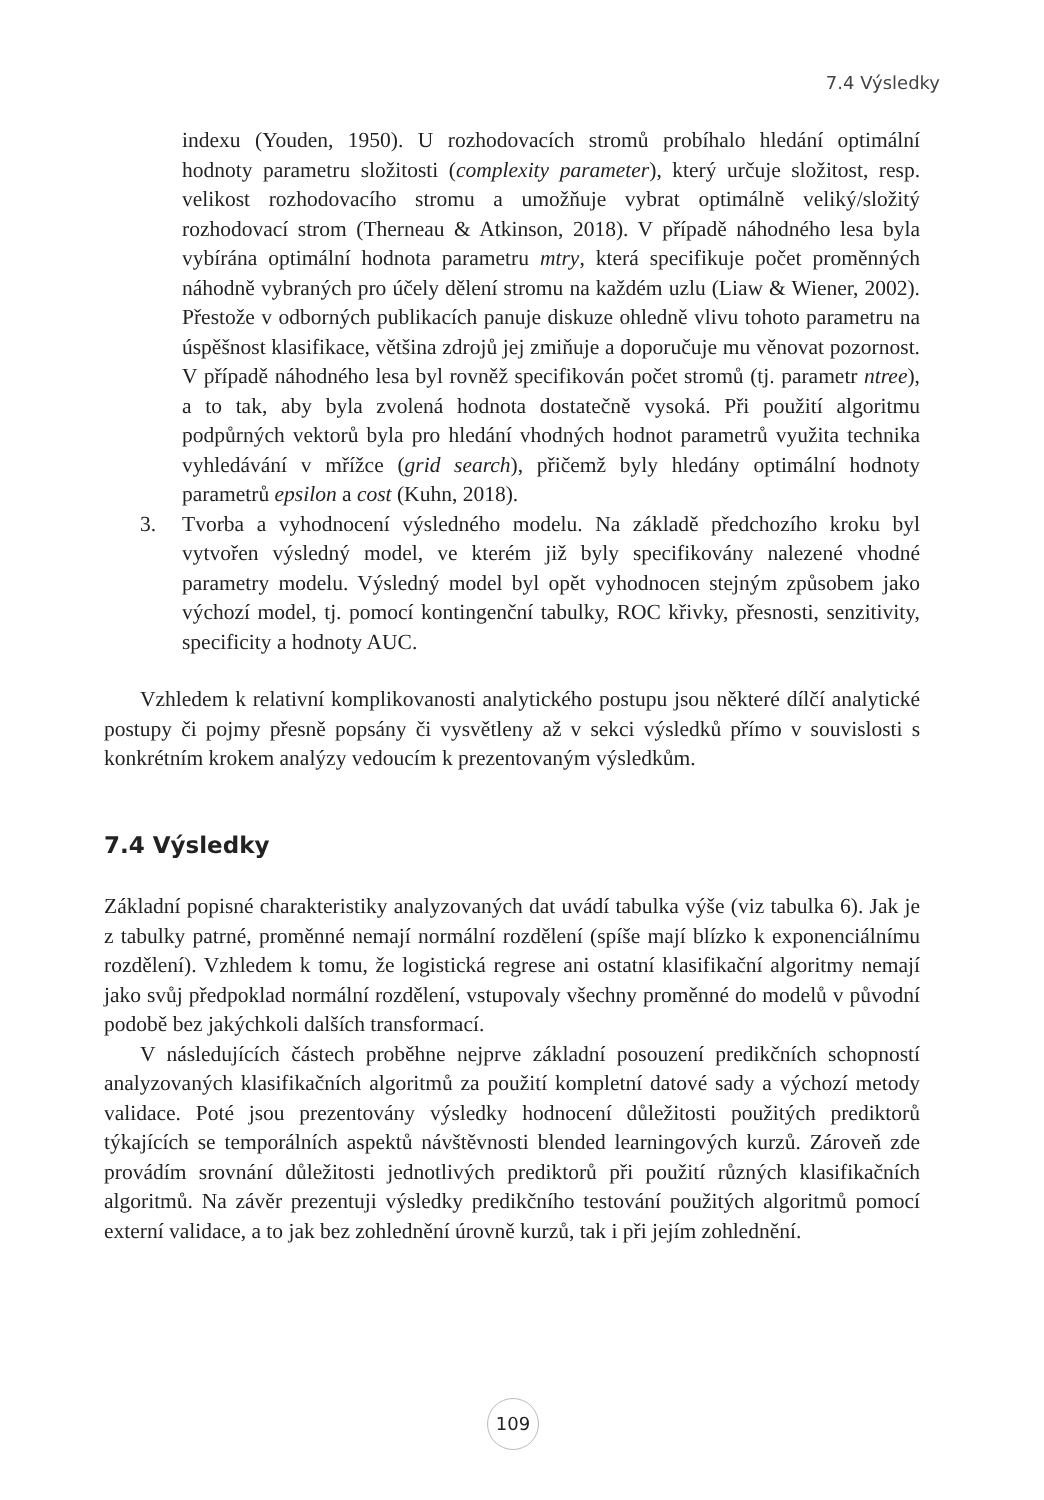7.4 Výsledky
indexu (Youden, 1950). U rozhodovacích stromů probíhalo hledání optimální hodnoty parametru složitosti (complexity parameter), který určuje složitost, resp. velikost rozhodovacího stromu a umožňuje vybrat optimálně veliký/složitý rozhodovací strom (Therneau & Atkinson, 2018). V případě náhodného lesa byla vybírána optimální hodnota parametru mtry, která specifikuje počet proměnných náhodně vybraných pro účely dělení stromu na každém uzlu (Liaw & Wiener, 2002). Přestože v odborných publikacích panuje diskuze ohledně vlivu tohoto parametru na úspěšnost klasifikace, většina zdrojů jej zmiňuje a doporučuje mu věnovat pozornost. V případě náhodného lesa byl rovněž specifikován počet stromů (tj. parametr ntree), a to tak, aby byla zvolená hodnota dostatečně vysoká. Při použití algoritmu podpůrných vektorů byla pro hledání vhodných hodnot parametrů využita technika vyhledávání v mřížce (grid search), přičemž byly hledány optimální hodnoty parametrů epsilon a cost (Kuhn, 2018).
3. Tvorba a vyhodnocení výsledného modelu. Na základě předchozího kroku byl vytvořen výsledný model, ve kterém již byly specifikovány nalezené vhodné parametry modelu. Výsledný model byl opět vyhodnocen stejným způsobem jako výchozí model, tj. pomocí kontingenční tabulky, ROC křivky, přesnosti, senzitivity, specificity a hodnoty AUC.
Vzhledem k relativní komplikovanosti analytického postupu jsou některé dílčí analytické postupy či pojmy přesně popsány či vysvětleny až v sekci výsledků přímo v souvislosti s konkrétním krokem analýzy vedoucím k prezentovaným výsledkům.
7.4 Výsledky
Základní popisné charakteristiky analyzovaných dat uvádí tabulka výše (viz tabulka 6). Jak je z tabulky patrné, proměnné nemají normální rozdělení (spíše mají blízko k exponenciálnímu rozdělení). Vzhledem k tomu, že logistická regrese ani ostatní klasifikační algoritmy nemají jako svůj předpoklad normální rozdělení, vstupovaly všechny proměnné do modelů v původní podobě bez jakýchkoli dalších transformací.
V následujících částech proběhne nejprve základní posouzení predikčních schopností analyzovaných klasifikačních algoritmů za použití kompletní datové sady a výchozí metody validace. Poté jsou prezentovány výsledky hodnocení důležitosti použitých prediktorů týkajících se temporálních aspektů návštěvnosti blended learningových kurzů. Zároveň zde provádím srovnání důležitosti jednotlivých prediktorů při použití různých klasifikačních algoritmů. Na závěr prezentuji výsledky predikčního testování použitých algoritmů pomocí externí validace, a to jak bez zohlednění úrovně kurzů, tak i při jejím zohlednění.
109